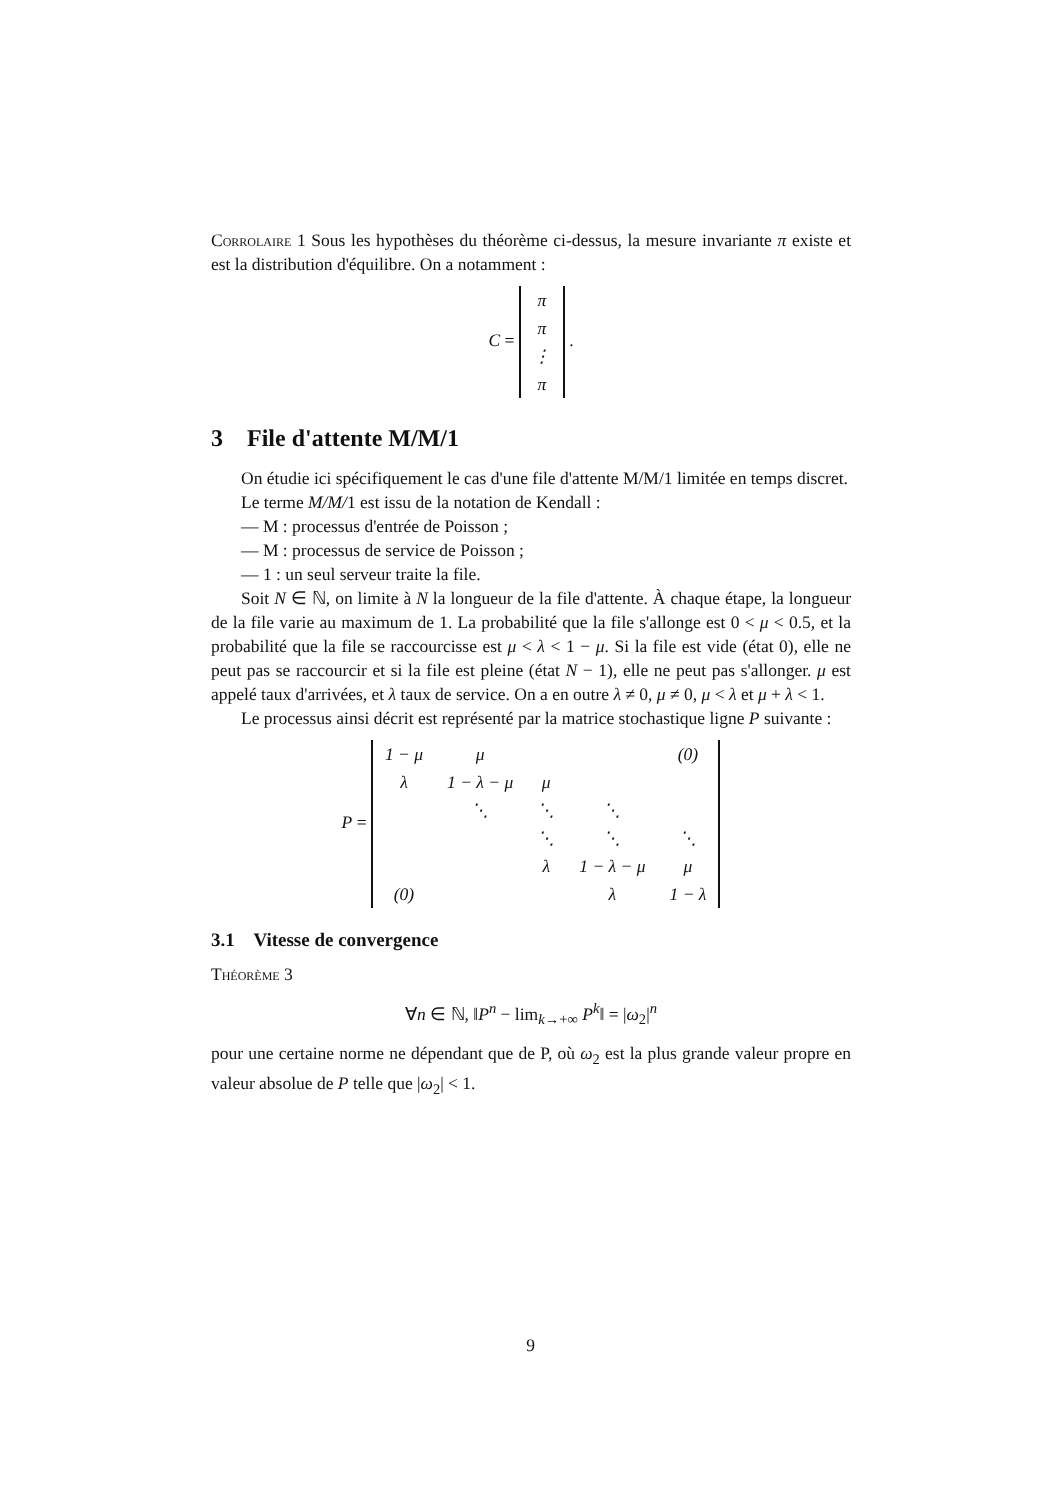Corrolaire 1 Sous les hypothèses du théorème ci-dessus, la mesure invariante π existe et est la distribution d'équilibre. On a notamment :
C =
| π |
| π |
| ⋮ |
| π |
.
3 File d'attente M/M/1
On étudie ici spécifiquement le cas d'une file d'attente M/M/1 limitée en temps discret.
Le terme M/M/1 est issu de la notation de Kendall :
— M : processus d'entrée de Poisson ;
— M : processus de service de Poisson ;
— 1 : un seul serveur traite la file.
Soit N ∈ ℕ, on limite à N la longueur de la file d'attente. À chaque étape, la longueur de la file varie au maximum de 1. La probabilité que la file s'allonge est 0 < μ < 0.5, et la probabilité que la file se raccourcisse est μ < λ < 1 − μ. Si la file est vide (état 0), elle ne peut pas se raccourcir et si la file est pleine (état N − 1), elle ne peut pas s'allonger. μ est appelé taux d'arrivées, et λ taux de service. On a en outre λ ≠ 0, μ ≠ 0, μ < λ et μ + λ < 1.
Le processus ainsi décrit est représenté par la matrice stochastique ligne P suivante :
P =
| 1 − μ | μ | | | (0) |
| λ | 1 − λ − μ | μ | | |
| | ⋱ | ⋱ | ⋱ | |
| | | ⋱ | ⋱ | ⋱ |
| | | λ | 1 − λ − μ | μ |
| (0) | | | λ | 1 − λ |
3.1 Vitesse de convergence
Théorème 3
∀n ∈ ℕ, ‖P<sup>n</sup> − lim<sub>k→+∞</sub> P<sup>k</sup>‖ = |ω<sub>2</sub>|<sup>n</sup>
pour une certaine norme ne dépendant que de P, où ω<sub>2</sub> est la plus grande valeur propre en valeur absolue de P telle que |ω<sub>2</sub>| < 1.
9